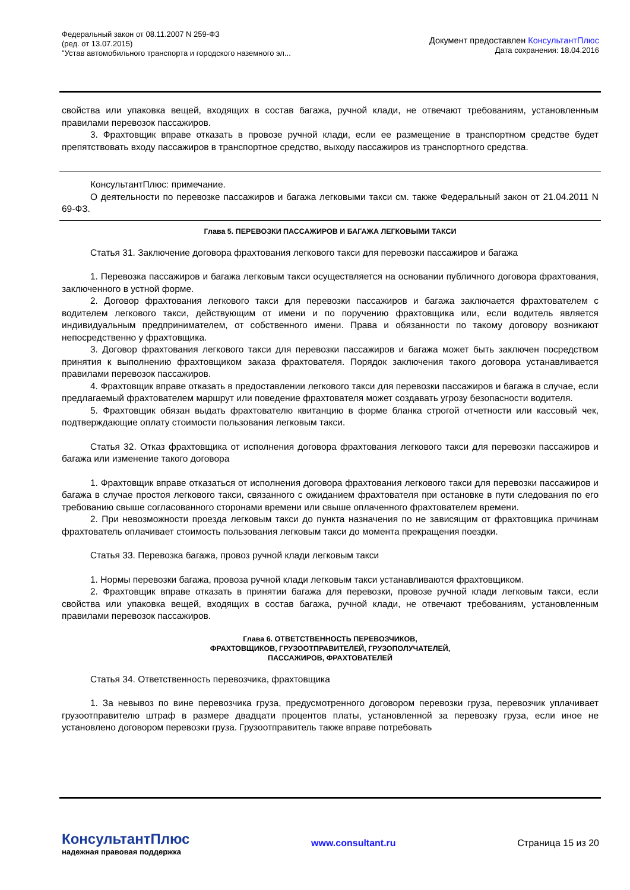Федеральный закон от 08.11.2007 N 259-ФЗ
(ред. от 13.07.2015)
"Устав автомобильного транспорта и городского наземного эл...
Документ предоставлен КонсультантПлюс
Дата сохранения: 18.04.2016
свойства или упаковка вещей, входящих в состав багажа, ручной клади, не отвечают требованиям, установленным правилами перевозок пассажиров.
3. Фрахтовщик вправе отказать в провозе ручной клади, если ее размещение в транспортном средстве будет препятствовать входу пассажиров в транспортное средство, выходу пассажиров из транспортного средства.
КонсультантПлюс: примечание.
О деятельности по перевозке пассажиров и багажа легковыми такси см. также Федеральный закон от 21.04.2011 N 69-ФЗ.
Глава 5. ПЕРЕВОЗКИ ПАССАЖИРОВ И БАГАЖА ЛЕГКОВЫМИ ТАКСИ
Статья 31. Заключение договора фрахтования легкового такси для перевозки пассажиров и багажа
1. Перевозка пассажиров и багажа легковым такси осуществляется на основании публичного договора фрахтования, заключенного в устной форме.
2. Договор фрахтования легкового такси для перевозки пассажиров и багажа заключается фрахтователем с водителем легкового такси, действующим от имени и по поручению фрахтовщика или, если водитель является индивидуальным предпринимателем, от собственного имени. Права и обязанности по такому договору возникают непосредственно у фрахтовщика.
3. Договор фрахтования легкового такси для перевозки пассажиров и багажа может быть заключен посредством принятия к выполнению фрахтовщиком заказа фрахтователя. Порядок заключения такого договора устанавливается правилами перевозок пассажиров.
4. Фрахтовщик вправе отказать в предоставлении легкового такси для перевозки пассажиров и багажа в случае, если предлагаемый фрахтователем маршрут или поведение фрахтователя может создавать угрозу безопасности водителя.
5. Фрахтовщик обязан выдать фрахтователю квитанцию в форме бланка строгой отчетности или кассовый чек, подтверждающие оплату стоимости пользования легковым такси.
Статья 32. Отказ фрахтовщика от исполнения договора фрахтования легкового такси для перевозки пассажиров и багажа или изменение такого договора
1. Фрахтовщик вправе отказаться от исполнения договора фрахтования легкового такси для перевозки пассажиров и багажа в случае простоя легкового такси, связанного с ожиданием фрахтователя при остановке в пути следования по его требованию свыше согласованного сторонами времени или свыше оплаченного фрахтователем времени.
2. При невозможности проезда легковым такси до пункта назначения по не зависящим от фрахтовщика причинам фрахтователь оплачивает стоимость пользования легковым такси до момента прекращения поездки.
Статья 33. Перевозка багажа, провоз ручной клади легковым такси
1. Нормы перевозки багажа, провоза ручной клади легковым такси устанавливаются фрахтовщиком.
2. Фрахтовщик вправе отказать в принятии багажа для перевозки, провозе ручной клади легковым такси, если свойства или упаковка вещей, входящих в состав багажа, ручной клади, не отвечают требованиям, установленным правилами перевозок пассажиров.
Глава 6. ОТВЕТСТВЕННОСТЬ ПЕРЕВОЗЧИКОВ,
ФРАХТОВЩИКОВ, ГРУЗООТПРАВИТЕЛЕЙ, ГРУЗОПОЛУЧАТЕЛЕЙ,
ПАССАЖИРОВ, ФРАХТОВАТЕЛЕЙ
Статья 34. Ответственность перевозчика, фрахтовщика
1. За невывоз по вине перевозчика груза, предусмотренного договором перевозки груза, перевозчик уплачивает грузоотправителю штраф в размере двадцати процентов платы, установленной за перевозку груза, если иное не установлено договором перевозки груза. Грузоотправитель также вправе потребовать
КонсультантПлюс
надежная правовая поддержка
www.consultant.ru Страница 15 из 20